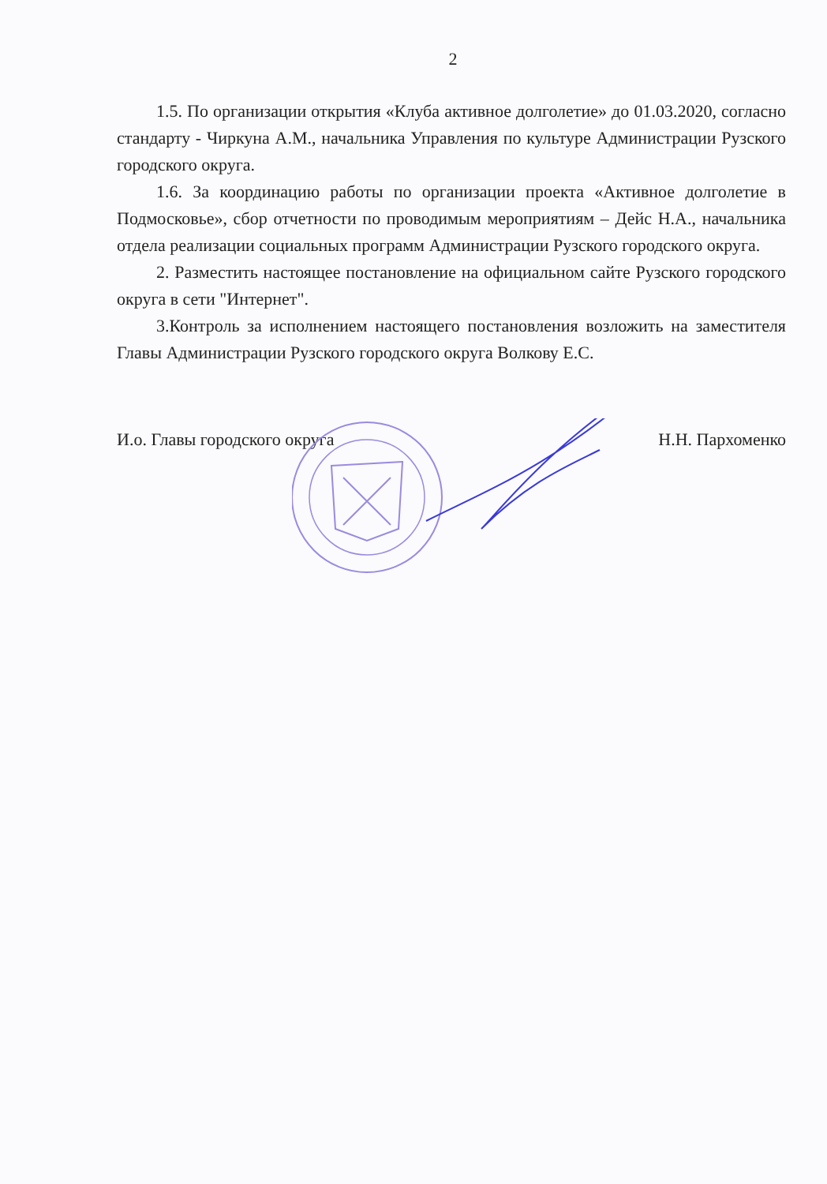2
1.5. По организации открытия «Клуба активное долголетие» до 01.03.2020, согласно стандарту - Чиркуна А.М., начальника Управления по культуре Администрации Рузского городского округа.
1.6. За координацию работы по организации проекта «Активное долголетие в Подмосковье», сбор отчетности по проводимым мероприятиям – Дейс Н.А., начальника отдела реализации социальных программ Администрации Рузского городского округа.
2. Разместить настоящее постановление на официальном сайте Рузского городского округа в сети "Интернет".
3.Контроль за исполнением настоящего постановления возложить на заместителя Главы Администрации Рузского городского округа Волкову Е.С.
И.о. Главы городского округа Н.Н. Пархоменко